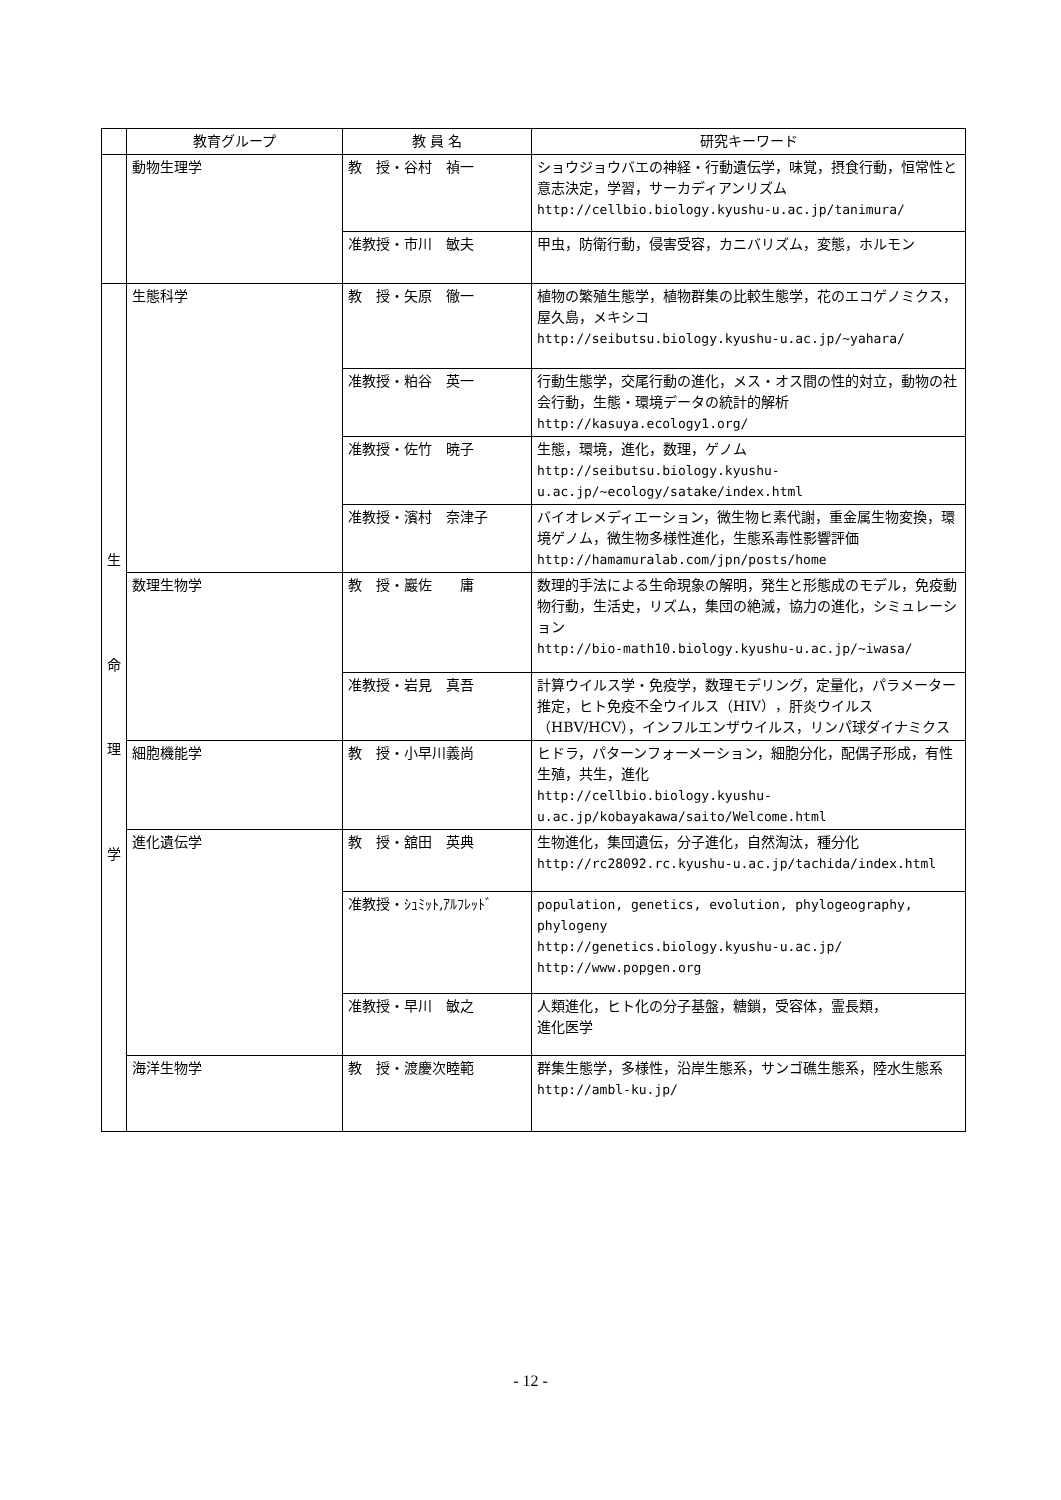| | 教育グループ | 教 員 名 | 研究キーワード |
| --- | --- | --- | --- |
| | 動物生理学 | 教 授・谷村 禎一 | ショウジョウバエの神経・行動遺伝学，味覚，摂食行動，恒常性と意志決定，学習，サーカディアンリズム http://cellbio.biology.kyushu-u.ac.jp/tanimura/ |
| | | 准教授・市川 敏夫 | 甲虫，防衛行動，侵害受容，カニバリズム，変態，ホルモン |
| 生 命 理 学 | 生態科学 | 教 授・矢原 徹一 | 植物の繁殖生態学，植物群集の比較生態学，花のエコゲノミクス，屋久島，メキシコ http://seibutsu.biology.kyushu-u.ac.jp/~yahara/ |
| | | 准教授・粕谷 英一 | 行動生態学，交尾行動の進化，メス・オス間の性的対立，動物の社会行動，生態・環境データの統計的解析 http://kasuya.ecology1.org/ |
| | | 准教授・佐竹 暁子 | 生態，環境，進化，数理，ゲノム http://seibutsu.biology.kyushu-u.ac.jp/~ecology/satake/index.html |
| | | 准教授・濱村 奈津子 | バイオレメディエーション，微生物ヒ素代謝，重金属生物変換，環境ゲノム，微生物多様性進化，生態系毒性影響評価 http://hamamuralab.com/jpn/posts/home |
| | 数理生物学 | 教 授・巖佐 庸 | 数理的手法による生命現象の解明，発生と形態成のモデル，免疫動物行動，生活史，リズム，集団の絶滅，協力の進化，シミュレーション http://bio-math10.biology.kyushu-u.ac.jp/~iwasa/ |
| | | 准教授・岩見 真吾 | 計算ウイルス学・免疫学，数理モデリング，定量化，パラメーター推定，ヒト免疫不全ウイルス（HIV），肝炎ウイルス（HBV/HCV），インフルエンザウイルス，リンパ球ダイナミクス |
| | 細胞機能学 | 教 授・小早川義尚 | ヒドラ，パターンフォーメーション，細胞分化，配偶子形成，有性生殖，共生，進化 http://cellbio.biology.kyushu-u.ac.jp/kobayakawa/saito/Welcome.html |
| | 進化遺伝学 | 教 授・舘田 英典 | 生物進化，集団遺伝，分子進化，自然淘汰，種分化 http://rc28092.rc.kyushu-u.ac.jp/tachida/index.html |
| | | 准教授・ｼｭﾐｯﾄ,ｱﾙﾌﾚｯﾄﾞ | population, genetics, evolution, phylogeography, phylogeny http://genetics.biology.kyushu-u.ac.jp/ http://www.popgen.org |
| | | 准教授・早川 敏之 | 人類進化，ヒト化の分子基盤，糖鎖，受容体，霊長類， 進化医学 |
| | 海洋生物学 | 教 授・渡慶次睦範 | 群集生態学，多様性，沿岸生態系，サンゴ礁生態系，陸水生態系 http://ambl-ku.jp/ |
- 12 -